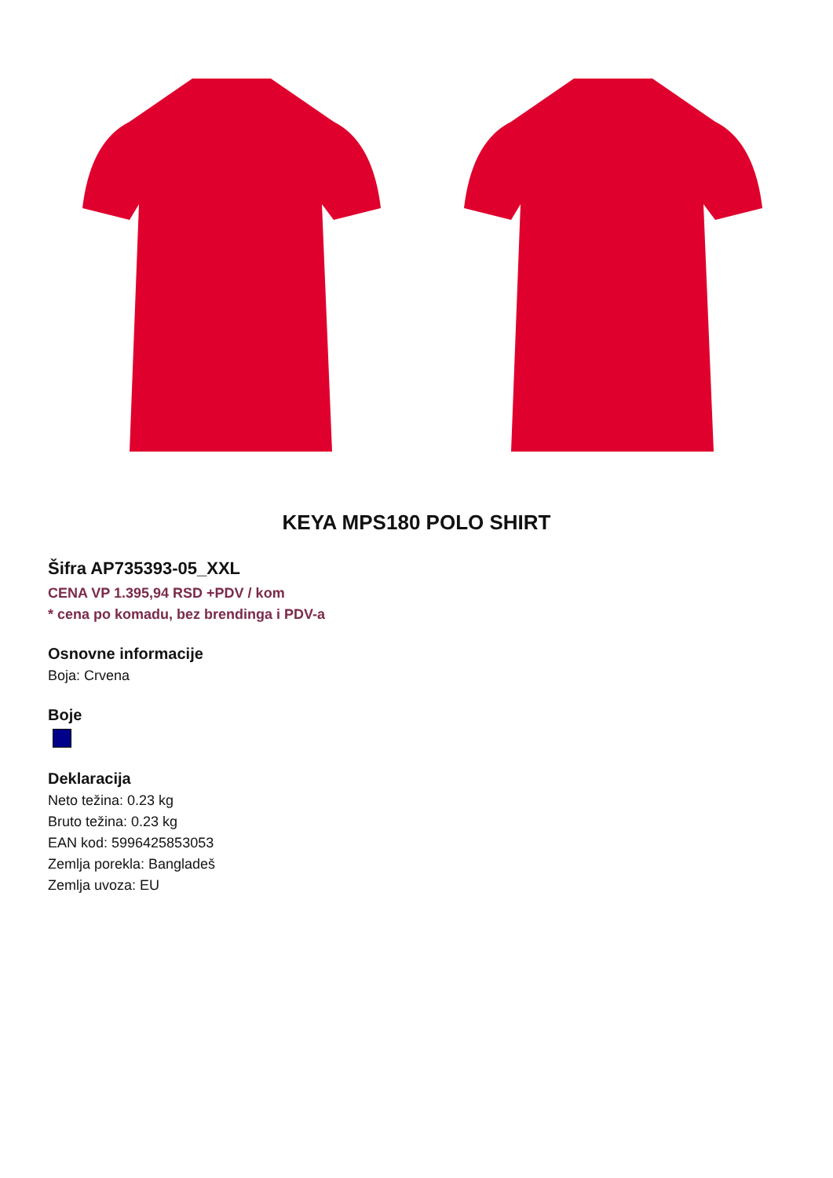KEYA MPS180 POLO SHIRT
Šifra AP735393-05_XXL
CENA VP 1.395,94 RSD +PDV / kom
* cena po komadu, bez brendinga i PDV-a
Osnovne informacije
Boja: Crvena
Boje
Deklaracija
Neto težina: 0.23 kg
Bruto težina: 0.23 kg
EAN kod: 5996425853053
Zemlja porekla: Bangladeš
Zemlja uvoza: EU